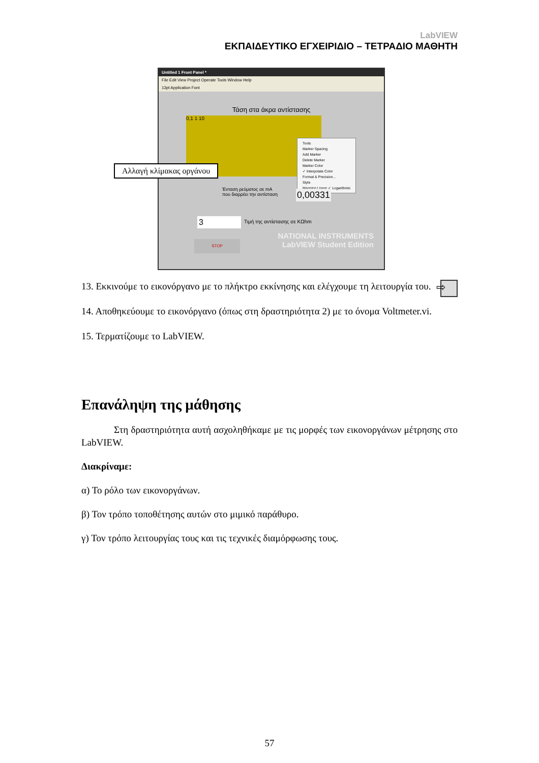LabVIEW
ΕΚΠΑΙΔΕΥΤΙΚΟ ΕΓΧΕΙΡΙΔΙΟ – ΤΕΤΡΑΔΙΟ ΜΑΘΗΤΗ
Untitled 1 Front Panel *
File Edit View Project Operate Tools Window Help
13pt Application Font
Τάση στα άκρα αντίστασης
0,1 1 10
Αλλαγή κλίμακας οργάνου
Tools
Marker Spacing
Add Marker
Delete Marker
Marker Color
✓ Interpolate Color
Format & Precision...
Style
Mapping Linear ✓ Logarithmic
Ένταση ρεύματος σε mA
που διαρρέει την αντίσταση
0,00331
3 Τιμή της αντίστασης σε ΚΩhm
STOP
NATIONAL INSTRUMENTS
LabVIEW Student Edition
⇨ 13. Εκκινούμε το εικονόργανο με το πλήκτρο εκκίνησης και ελέγχουμε τη λειτουργία του.
14. Αποθηκεύουμε το εικονόργανο (όπως στη δραστηριότητα 2) με το όνομα Voltmeter.vi.
15. Τερματίζουμε το LabVIEW.
Επανάληψη της μάθησης
Στη δραστηριότητα αυτή ασχοληθήκαμε με τις μορφές των εικονοργάνων μέτρησης στο LabVIEW.
Διακρίναμε:
α) Το ρόλο των εικονοργάνων.
β) Τον τρόπο τοποθέτησης αυτών στο μιμικό παράθυρο.
γ) Τον τρόπο λειτουργίας τους και τις τεχνικές διαμόρφωσης τους.
57